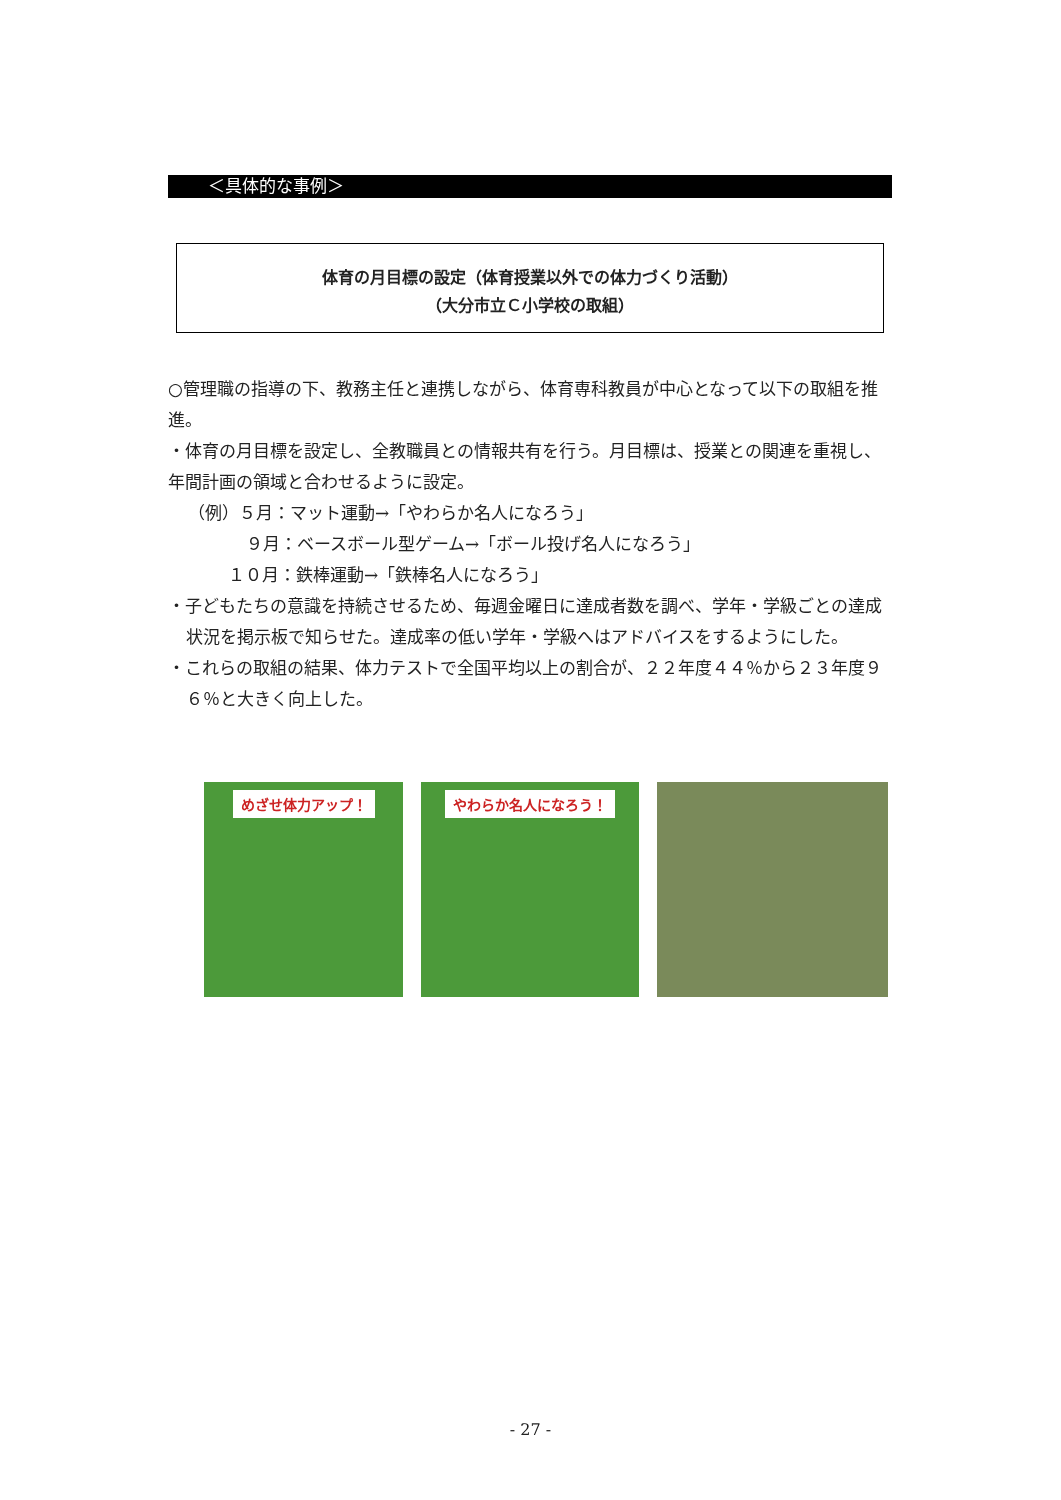＜具体的な事例＞
体育の月目標の設定（体育授業以外での体力づくり活動）
（大分市立Ｃ小学校の取組）
○管理職の指導の下、教務主任と連携しながら、体育専科教員が中心となって以下の取組を推進。
・体育の月目標を設定し、全教職員との情報共有を行う。月目標は、授業との関連を重視し、年間計画の領域と合わせるように設定。
（例）５月：マット運動→「やわらか名人になろう」
９月：ベースボール型ゲーム→「ボール投げ名人になろう」
１０月：鉄棒運動→「鉄棒名人になろう」
・子どもたちの意識を持続させるため、毎週金曜日に達成者数を調べ、学年・学級ごとの達成状況を掲示板で知らせた。達成率の低い学年・学級へはアドバイスをするようにした。
・これらの取組の結果、体力テストで全国平均以上の割合が、２２年度４４％から２３年度９６％と大きく向上した。
めざせ体力アップ！ やわらか名人になろう！
- 27 -